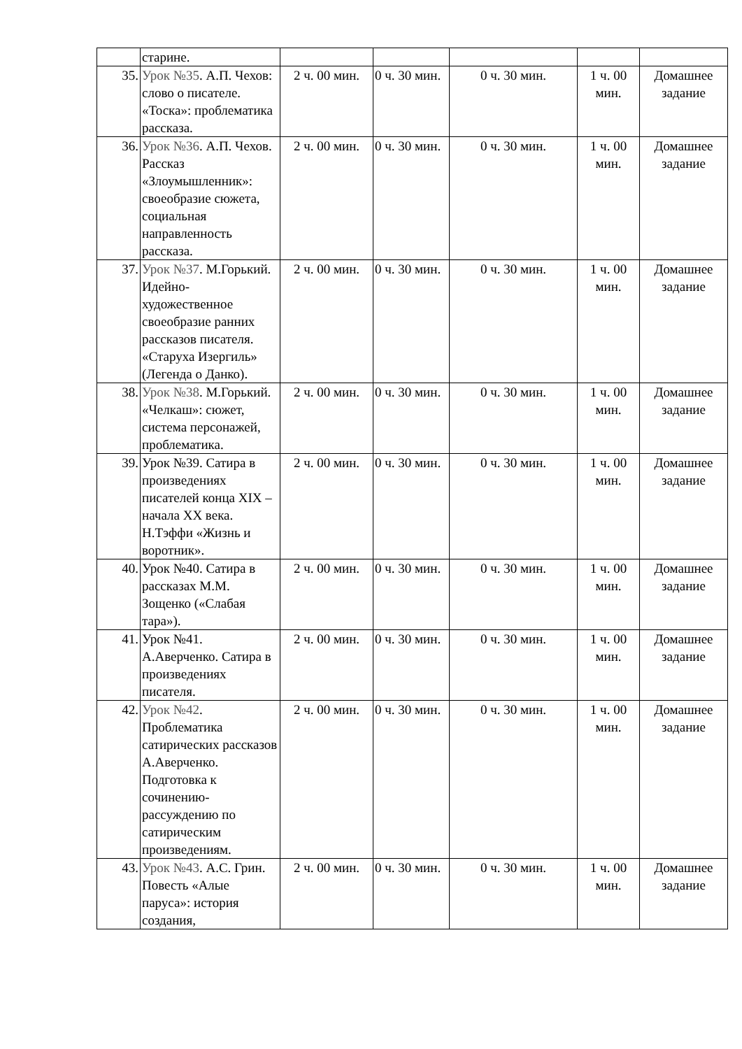| | старине. | | | | | |
| 35. | Урок №35 . А.П. Чехов: слово о писателе. «Тоска»: проблематика рассказа. | 2 ч. 00 мин. | 0 ч. 30 мин. | 0 ч. 30 мин. | 1 ч. 00 мин. | Домашнее задание |
| 36. | Урок №36 . А.П. Чехов. Рассказ «Злоумышленник»: своеобразие сюжета, социальная направленность рассказа. | 2 ч. 00 мин. | 0 ч. 30 мин. | 0 ч. 30 мин. | 1 ч. 00 мин. | Домашнее задание |
| 37. | Урок №37 . М.Горький. Идейно-художественное своеобразие ранних рассказов писателя. «Старуха Изергиль» (Легенда о Данко). | 2 ч. 00 мин. | 0 ч. 30 мин. | 0 ч. 30 мин. | 1 ч. 00 мин. | Домашнее задание |
| 38. | Урок №38 . М.Горький. «Челкаш»: сюжет, система персонажей, проблематика. | 2 ч. 00 мин. | 0 ч. 30 мин. | 0 ч. 30 мин. | 1 ч. 00 мин. | Домашнее задание |
| 39. | Урок №39. Сатира в произведениях писателей конца XIX – начала XX века. Н.Тэффи «Жизнь и воротник». | 2 ч. 00 мин. | 0 ч. 30 мин. | 0 ч. 30 мин. | 1 ч. 00 мин. | Домашнее задание |
| 40. | Урок №40. Сатира в рассказах М.М. Зощенко («Слабая тара»). | 2 ч. 00 мин. | 0 ч. 30 мин. | 0 ч. 30 мин. | 1 ч. 00 мин. | Домашнее задание |
| 41. | Урок №41. А.Аверченко. Сатира в произведениях писателя. | 2 ч. 00 мин. | 0 ч. 30 мин. | 0 ч. 30 мин. | 1 ч. 00 мин. | Домашнее задание |
| 42. | Урок №42 . Проблематика сатирических рассказов А.Аверченко. Подготовка к сочинению-рассуждению по сатирическим произведениям. | 2 ч. 00 мин. | 0 ч. 30 мин. | 0 ч. 30 мин. | 1 ч. 00 мин. | Домашнее задание |
| 43. | Урок №43 . А.С. Грин. Повесть «Алые паруса»: история создания, | 2 ч. 00 мин. | 0 ч. 30 мин. | 0 ч. 30 мин. | 1 ч. 00 мин. | Домашнее задание |